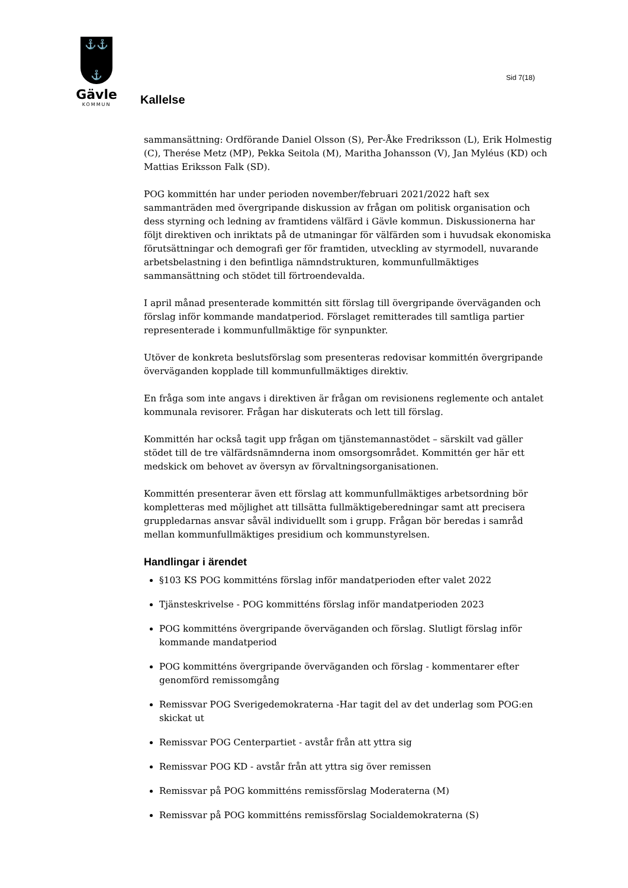⚓⚓
⚓
Gävle
KOMMUN
Sid 7(18)
Kallelse
sammansättning: Ordförande Daniel Olsson (S), Per-Åke Fredriksson (L), Erik Holmestig (C), Therése Metz (MP), Pekka Seitola (M), Maritha Johansson (V), Jan Myléus (KD) och Mattias Eriksson Falk (SD).
POG kommittén har under perioden november/februari 2021/2022 haft sex sammanträden med övergripande diskussion av frågan om politisk organisation och dess styrning och ledning av framtidens välfärd i Gävle kommun. Diskussionerna har följt direktiven och inriktats på de utmaningar för välfärden som i huvudsak ekonomiska förutsättningar och demografi ger för framtiden, utveckling av styrmodell, nuvarande arbetsbelastning i den befintliga nämndstrukturen, kommunfullmäktiges sammansättning och stödet till förtroendevalda.
I april månad presenterade kommittén sitt förslag till övergripande överväganden och förslag inför kommande mandatperiod. Förslaget remitterades till samtliga partier representerade i kommunfullmäktige för synpunkter.
Utöver de konkreta beslutsförslag som presenteras redovisar kommittén övergripande överväganden kopplade till kommunfullmäktiges direktiv.
En fråga som inte angavs i direktiven är frågan om revisionens reglemente och antalet kommunala revisorer. Frågan har diskuterats och lett till förslag.
Kommittén har också tagit upp frågan om tjänstemannastödet – särskilt vad gäller stödet till de tre välfärdsnämnderna inom omsorgsområdet. Kommittén ger här ett medskick om behovet av översyn av förvaltningsorganisationen.
Kommittén presenterar även ett förslag att kommunfullmäktiges arbetsordning bör kompletteras med möjlighet att tillsätta fullmäktigeberedningar samt att precisera gruppledarnas ansvar såväl individuellt som i grupp. Frågan bör beredas i samråd mellan kommunfullmäktiges presidium och kommunstyrelsen.
Handlingar i ärendet
§103 KS POG kommitténs förslag inför mandatperioden efter valet 2022
Tjänsteskrivelse - POG kommitténs förslag inför mandatperioden 2023
POG kommitténs övergripande överväganden och förslag. Slutligt förslag inför kommande mandatperiod
POG kommitténs övergripande överväganden och förslag - kommentarer efter genomförd remissomgång
Remissvar POG Sverigedemokraterna -Har tagit del av det underlag som POG:en skickat ut
Remissvar POG Centerpartiet - avstår från att yttra sig
Remissvar POG KD - avstår från att yttra sig över remissen
Remissvar på POG kommitténs remissförslag Moderaterna (M)
Remissvar på POG kommitténs remissförslag Socialdemokraterna (S)